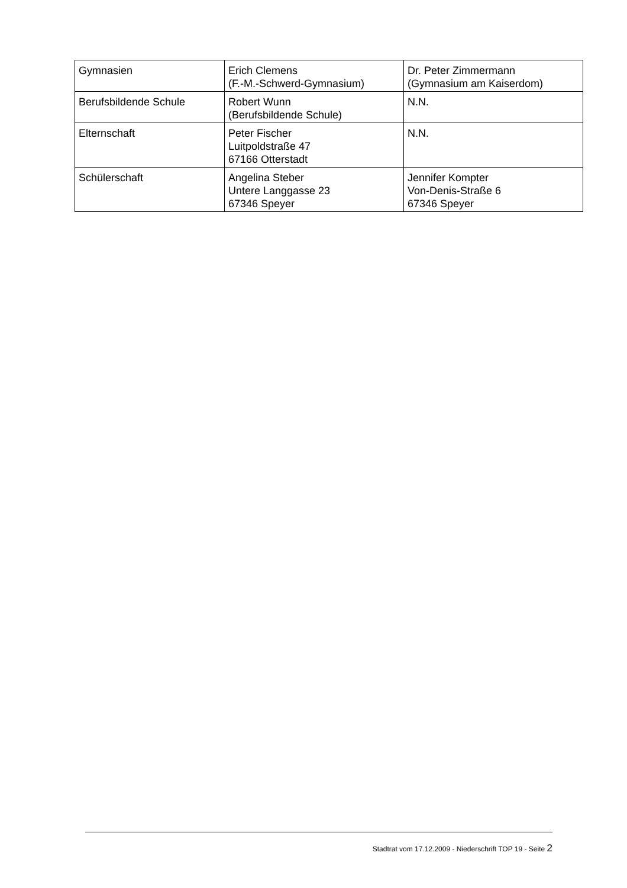| Gymnasien | Erich Clemens (F.-M.-Schwerd-Gymnasium) | Dr. Peter Zimmermann (Gymnasium am Kaiserdom) |
| Berufsbildende Schule | Robert Wunn (Berufsbildende Schule) | N.N. |
| Elternschaft | Peter Fischer Luitpoldstraße 47 67166 Otterstadt | N.N. |
| Schülerschaft | Angelina Steber Untere Langgasse 23 67346 Speyer | Jennifer Kompter Von-Denis-Straße 6 67346 Speyer |
Stadtrat vom 17.12.2009 - Niederschrift TOP 19 - Seite 2